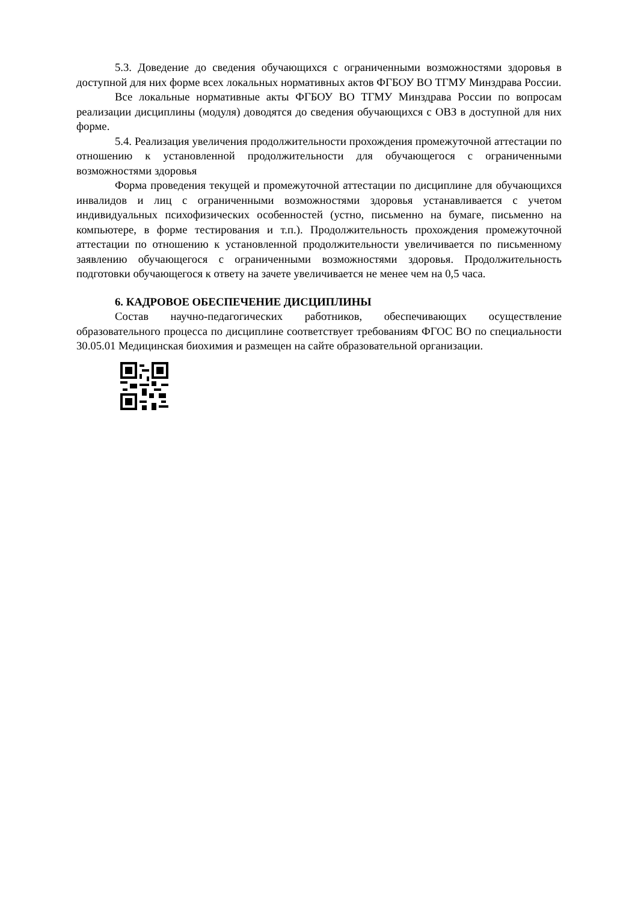5.3. Доведение до сведения обучающихся с ограниченными возможностями здоровья в доступной для них форме всех локальных нормативных актов ФГБОУ ВО ТГМУ Минздрава России.
Все локальные нормативные акты ФГБОУ ВО ТГМУ Минздрава России по вопросам реализации дисциплины (модуля) доводятся до сведения обучающихся с ОВЗ в доступной для них форме.
5.4. Реализация увеличения продолжительности прохождения промежуточной аттестации по отношению к установленной продолжительности для обучающегося с ограниченными возможностями здоровья
Форма проведения текущей и промежуточной аттестации по дисциплине для обучающихся инвалидов и лиц с ограниченными возможностями здоровья устанавливается с учетом индивидуальных психофизических особенностей (устно, письменно на бумаге, письменно на компьютере, в форме тестирования и т.п.). Продолжительность прохождения промежуточной аттестации по отношению к установленной продолжительности увеличивается по письменному заявлению обучающегося с ограниченными возможностями здоровья. Продолжительность подготовки обучающегося к ответу на зачете увеличивается не менее чем на 0,5 часа.
6. КАДРОВОЕ ОБЕСПЕЧЕНИЕ ДИСЦИПЛИНЫ
Состав научно-педагогических работников, обеспечивающих осуществление образовательного процесса по дисциплине соответствует требованиям ФГОС ВО по специальности 30.05.01 Медицинская биохимия и размещен на сайте образовательной организации.